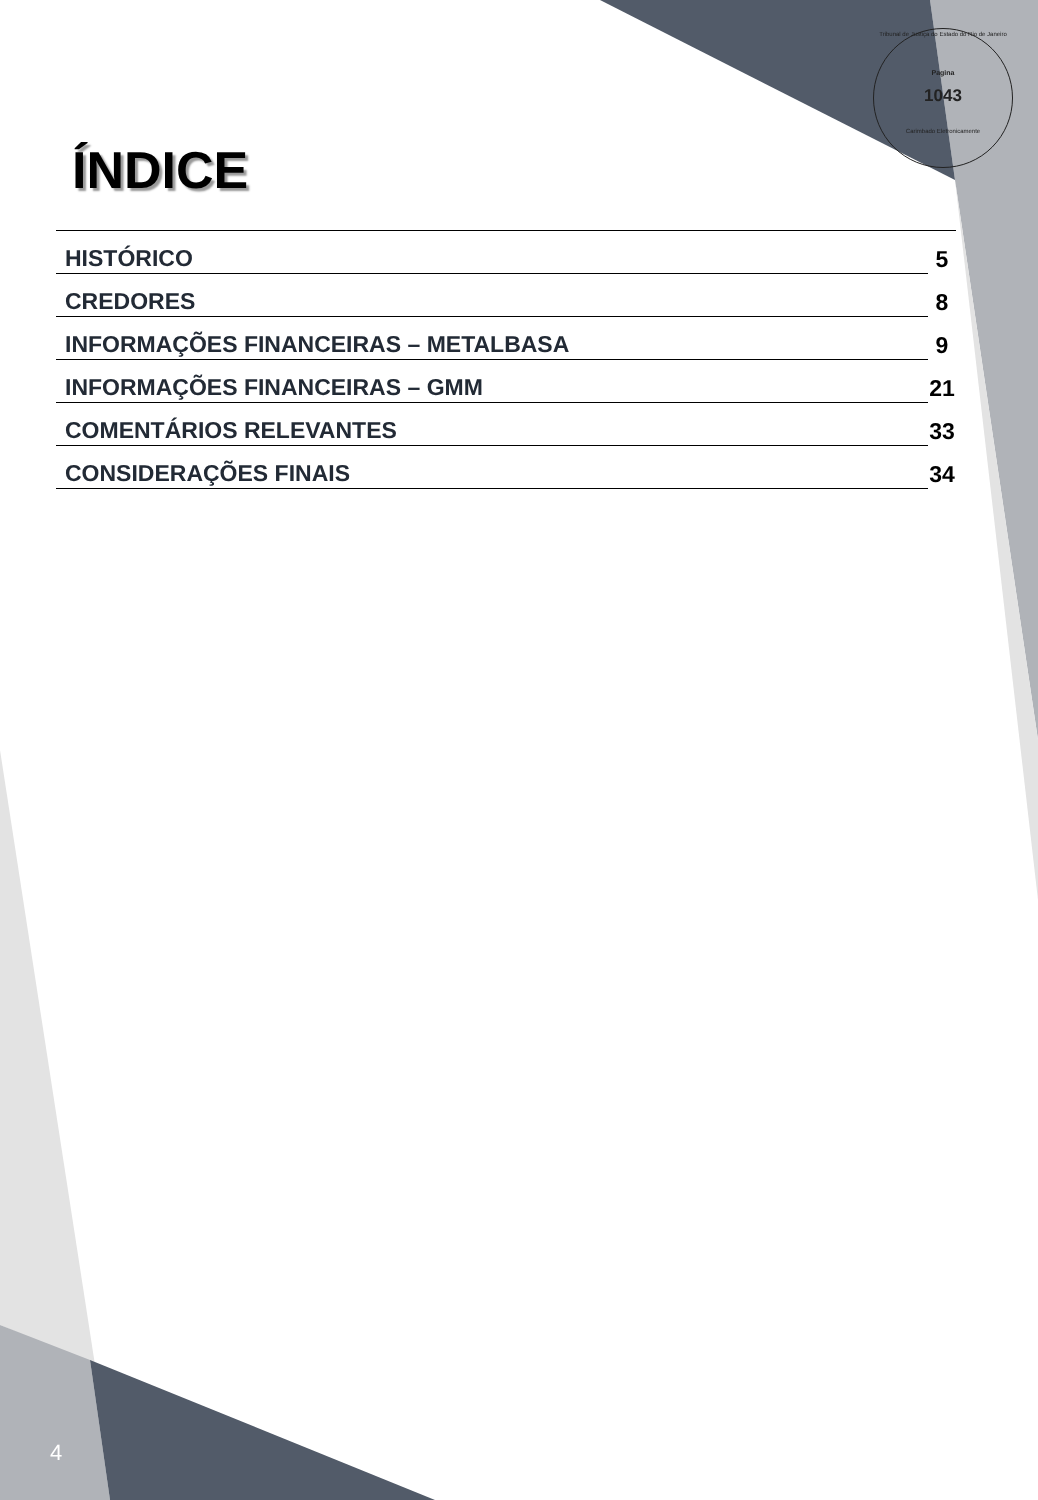Tribunal de Justiça do Estado do Rio de Janeiro
Pagina
1043
Carimbado Eletronicamente
ÍNDICE
HISTÓRICO 5
CREDORES 8
INFORMAÇÕES FINANCEIRAS – METALBASA 9
INFORMAÇÕES FINANCEIRAS – GMM 21
COMENTÁRIOS RELEVANTES 33
CONSIDERAÇÕES FINAIS 34
4